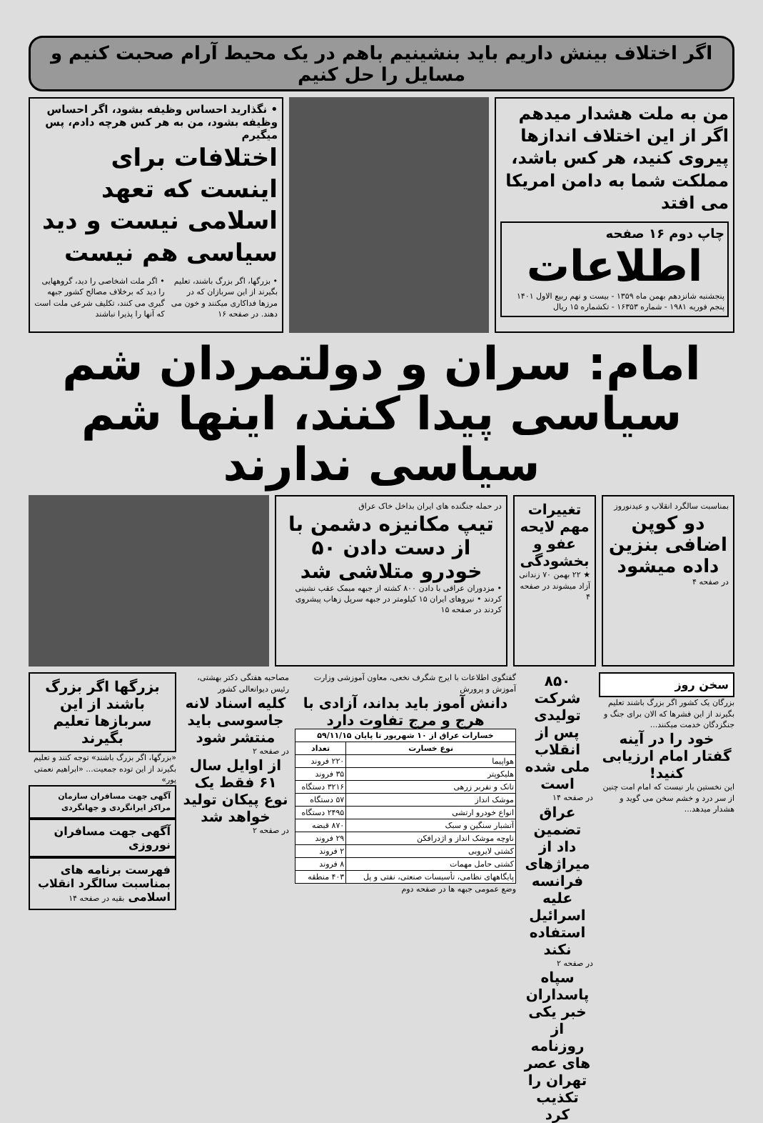اگر اختلاف بینش داریم باید بنشینیم باهم در یک محیط آرام صحبت کنیم و مسایل را حل کنیم
من به ملت هشدار میدهم اگر از این اختلاف اندازها پیروی کنید، هر کس باشد، مملکت شما به دامن امریکا می افتد
چاپ دوم ۱۶ صفحه
اطلاعات
پنجشنبه شانزدهم بهمن ماه ۱۳۵۹ - بیست و نهم ربیع الاول ۱۴۰۱
پنجم فوریه ۱۹۸۱ - شماره ۱۶۳۵۳ - تکشماره ۱۵ ریال
• نگذارید احساس وظیفه بشود، اگر احساس وظیفه بشود، من به هر کس هرچه دادم، پس میگیرم
اختلافات برای اینست که تعهد اسلامی نیست و دید سیاسی هم نیست
• بزرگها، اگر بزرگ باشند، تعلیم بگیرند از این سربازان که در مرزها فداکاری میکنند و خون می دهند. در صفحه ۱۶
• اگر ملت اشخاصی را دید، گروههایی را دید که برخلاف مصالح کشور جبهه گیری می کنند، تکلیف شرعی ملت است که آنها را پذیرا نباشند
امام: سران و دولتمردان شم سیاسی پیدا کنند، اینها شم سیاسی ندارند
بمناسبت سالگرد انقلاب و عیدنوروز
دو کوپن اضافی بنزین داده میشود
در صفحه ۴
تغییرات مهم لایحه عفو و بخشودگی
★ ۲۲ بهمن ۷۰ زندانی آزاد میشوند در صفحه ۴
در حمله جنگنده های ایران بداخل خاک عراق
تیپ مکانیزه دشمن با از دست دادن ۵۰ خودرو متلاشی شد
• مزدوران عراقی با دادن ۸۰۰ کشته از جبهه میمک عقب نشینی کردند • نیروهای ایران ۱۵ کیلومتر در جبهه سرپل زهاب پیشروی کردند در صفحه ۱۵
سخن روز
بزرگان یک کشور اگر بزرگ باشند تعلیم بگیرند از این فشرها که الان برای جنگ و جنگزدگان خدمت میکنند...
خود را در آینه گفتار امام ارزیابی کنید!
این نخستین بار نیست که امام امت چنین از سر درد و خشم سخن می گوید و هشدار میدهد...
۸۵۰ شرکت تولیدی پس از انقلاب ملی شده است
در صفحه ۱۴
عراق تضمین داد از میراژهای فرانسه علیه اسرائیل استفاده نکند
در صفحه ۲
سپاه پاسداران خبر یکی از روزنامه های عصر تهران را تکذیب کرد
گفتگوی اطلاعات با ایرج شگرف نخعی، معاون آموزشی وزارت آموزش و پرورش
دانش آموز باید بداند، آزادی با هرج و مرج تفاوت دارد
| خسارات عراق از ۱۰ شهریور تا پایان ۵۹/۱۱/۱۵ | |
| --- | --- |
| نوع خسارت | تعداد |
| هواپیما | ۲۲۰ فروند |
| هلیکوپتر | ۳۵ فروند |
| تانک و نفربر زرهی | ۳۲۱۶ دستگاه |
| موشک انداز | ۵۷ دستگاه |
| انواع خودرو ارتشی | ۲۴۹۵ دستگاه |
| آتشبار سنگین و سبک | ۸۷۰ قبضه |
| ناوچه موشک انداز و اژدرافکن | ۲۹ فروند |
| کشتی لایروبی | ۲ فروند |
| کشتی حامل مهمات | ۸ فروند |
| پایگاههای نظامی، تأسیسات صنعتی، نفتی و پل | ۴۰۳ منطقه |
وضع عمومی جبهه ها در صفحه دوم
مصاحبه هفتگی دکتر بهشتی، رئیس دیوانعالی کشور
کلیه اسناد لانه جاسوسی باید منتشر شود
در صفحه ۲
از اوایل سال ۶۱ فقط یک نوع پیکان تولید خواهد شد
در صفحه ۲
بزرگها اگر بزرگ باشند از این سربازها تعلیم بگیرند
«بزرگها، اگر بزرگ باشند» توجه کنند و تعلیم بگیرند از این توده جمعیت... «ابراهیم نعمتی پور»
آگهی جهت مسافران سازمان مراکز ایرانگردی و جهانگردی
آگهی جهت مسافران نوروزی
فهرست برنامه های بمناسبت سالگرد انقلاب اسلامی بقیه در صفحه ۱۴